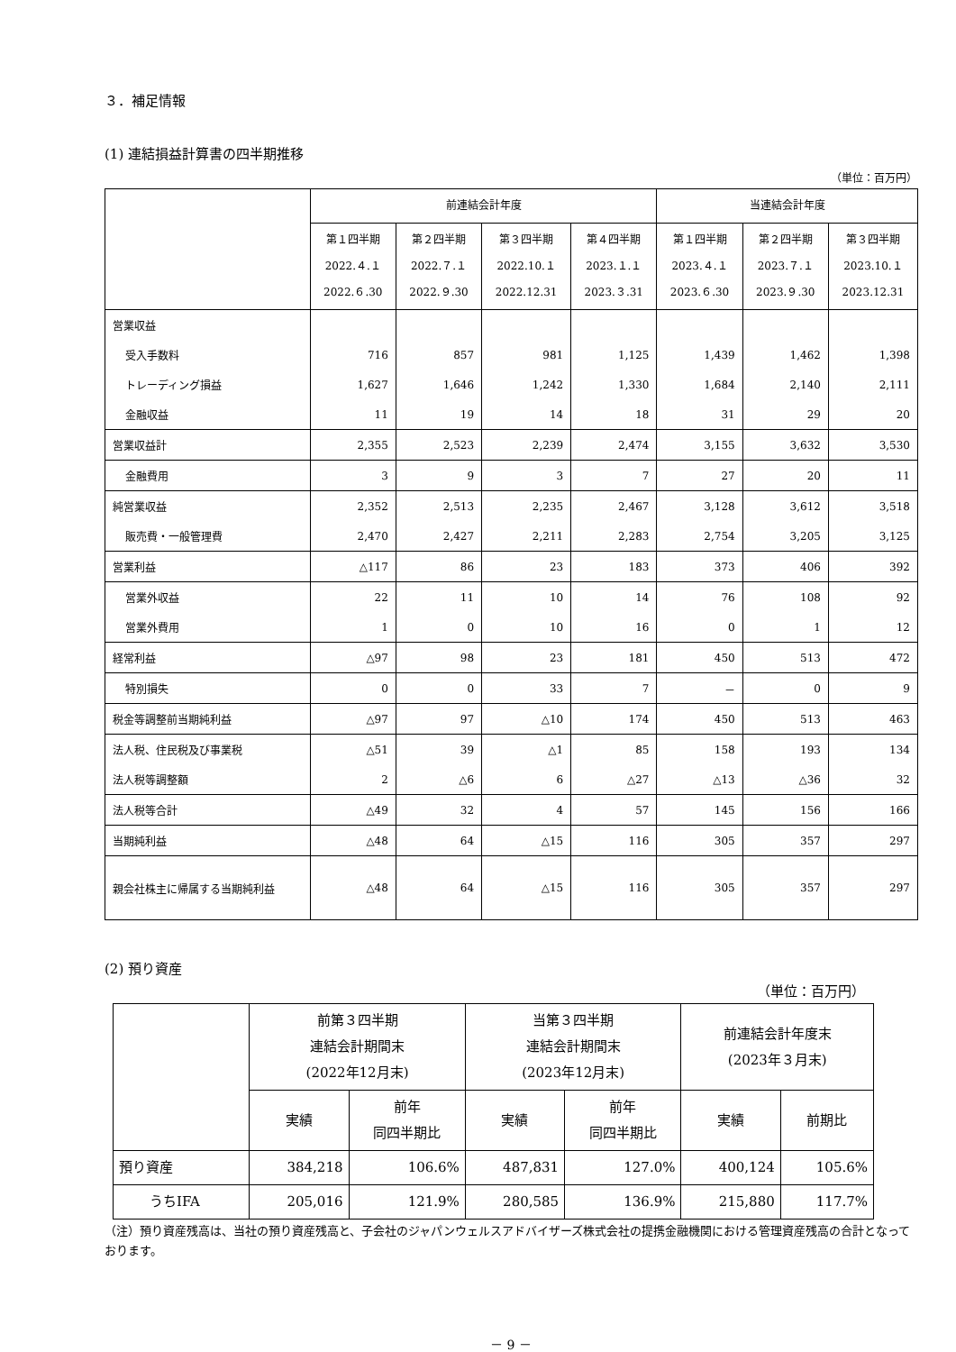３．補足情報
(1) 連結損益計算書の四半期推移
（単位：百万円）
| | 前連結会計年度 | | | | 当連結会計年度 | | |
| --- | --- | --- | --- | --- | --- | --- | --- |
| | 第１四半期 2022.４.１ 2022.６.30 | 第２四半期 2022.７.１ 2022.９.30 | 第３四半期 2022.10.１ 2022.12.31 | 第４四半期 2023.１.１ 2023.３.31 | 第１四半期 2023.４.１ 2023.６.30 | 第２四半期 2023.７.１ 2023.９.30 | 第３四半期 2023.10.１ 2023.12.31 |
| 営業収益 | | | | | | | |
| 受入手数料 | 716 | 857 | 981 | 1,125 | 1,439 | 1,462 | 1,398 |
| トレーディング損益 | 1,627 | 1,646 | 1,242 | 1,330 | 1,684 | 2,140 | 2,111 |
| 金融収益 | 11 | 19 | 14 | 18 | 31 | 29 | 20 |
| 営業収益計 | 2,355 | 2,523 | 2,239 | 2,474 | 3,155 | 3,632 | 3,530 |
| 金融費用 | 3 | 9 | 3 | 7 | 27 | 20 | 11 |
| 純営業収益 | 2,352 | 2,513 | 2,235 | 2,467 | 3,128 | 3,612 | 3,518 |
| 販売費・一般管理費 | 2,470 | 2,427 | 2,211 | 2,283 | 2,754 | 3,205 | 3,125 |
| 営業利益 | △117 | 86 | 23 | 183 | 373 | 406 | 392 |
| 営業外収益 | 22 | 11 | 10 | 14 | 76 | 108 | 92 |
| 営業外費用 | 1 | 0 | 10 | 16 | 0 | 1 | 12 |
| 経常利益 | △97 | 98 | 23 | 181 | 450 | 513 | 472 |
| 特別損失 | 0 | 0 | 33 | 7 | － | 0 | 9 |
| 税金等調整前当期純利益 | △97 | 97 | △10 | 174 | 450 | 513 | 463 |
| 法人税、住民税及び事業税 | △51 | 39 | △1 | 85 | 158 | 193 | 134 |
| 法人税等調整額 | 2 | △6 | 6 | △27 | △13 | △36 | 32 |
| 法人税等合計 | △49 | 32 | 4 | 57 | 145 | 156 | 166 |
| 当期純利益 | △48 | 64 | △15 | 116 | 305 | 357 | 297 |
| 親会社株主に帰属する当期純利益 | △48 | 64 | △15 | 116 | 305 | 357 | 297 |
(2) 預り資産
（単位：百万円）
| | 前第３四半期 連結会計期間末 (2022年12月末) | | 当第３四半期 連結会計期間末 (2023年12月末) | | 前連結会計年度末 (2023年３月末) | |
| --- | --- | --- | --- | --- | --- | --- |
| | 実績 | 前年 同四半期比 | 実績 | 前年 同四半期比 | 実績 | 前期比 |
| 預り資産 | 384,218 | 106.6% | 487,831 | 127.0% | 400,124 | 105.6% |
| うちIFA | 205,016 | 121.9% | 280,585 | 136.9% | 215,880 | 117.7% |
（注）預り資産残高は、当社の預り資産残高と、子会社のジャパンウェルスアドバイザーズ株式会社の提携金融機関における管理資産残高の合計となっております。
－ 9 －